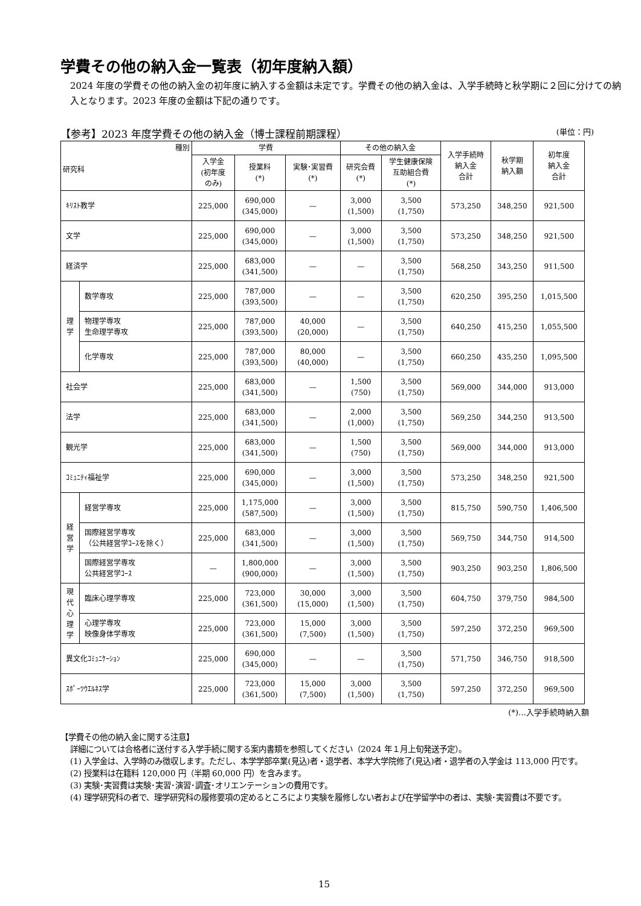学費その他の納入金一覧表（初年度納入額）
2024 年度の学費その他の納入金の初年度に納入する金額は未定です。学費その他の納入金は、入学手続時と秋学期に２回に分けての納入となります。2023 年度の金額は下記の通りです。
【参考】2023 年度学費その他の納入金（博士課程前期課程） (単位：円)
| 種別 研究科 | | 学費 | | | その他の納入金 | | 入学手続時 納入金 合計 | 秋学期 納入額 | 初年度 納入金 合計 |
| --- | --- | --- | --- | --- | --- | --- | --- | --- | --- |
| | | 入学金 (初年度 のみ) | 授業料 (*) | 実験･実習費 (*) | 研究会費 (*) | 学生健康保険 互助組合費 (*) | | | |
| ｷﾘｽﾄ教学 | | 225,000 | 690,000 (345,000) | — | 3,000 (1,500) | 3,500 (1,750) | 573,250 | 348,250 | 921,500 |
| 文学 | | 225,000 | 690,000 (345,000) | — | 3,000 (1,500) | 3,500 (1,750) | 573,250 | 348,250 | 921,500 |
| 経済学 | | 225,000 | 683,000 (341,500) | — | — | 3,500 (1,750) | 568,250 | 343,250 | 911,500 |
| 理 学 | 数学専攻 | 225,000 | 787,000 (393,500) | — | — | 3,500 (1,750) | 620,250 | 395,250 | 1,015,500 |
| | 物理学専攻 生命理学専攻 | 225,000 | 787,000 (393,500) | 40,000 (20,000) | — | 3,500 (1,750) | 640,250 | 415,250 | 1,055,500 |
| | 化学専攻 | 225,000 | 787,000 (393,500) | 80,000 (40,000) | — | 3,500 (1,750) | 660,250 | 435,250 | 1,095,500 |
| 社会学 | | 225,000 | 683,000 (341,500) | — | 1,500 (750) | 3,500 (1,750) | 569,000 | 344,000 | 913,000 |
| 法学 | | 225,000 | 683,000 (341,500) | — | 2,000 (1,000) | 3,500 (1,750) | 569,250 | 344,250 | 913,500 |
| 観光学 | | 225,000 | 683,000 (341,500) | — | 1,500 (750) | 3,500 (1,750) | 569,000 | 344,000 | 913,000 |
| ｺﾐｭﾆﾃｨ福祉学 | | 225,000 | 690,000 (345,000) | — | 3,000 (1,500) | 3,500 (1,750) | 573,250 | 348,250 | 921,500 |
| 経 営 学 | 経営学専攻 | 225,000 | 1,175,000 (587,500) | — | 3,000 (1,500) | 3,500 (1,750) | 815,750 | 590,750 | 1,406,500 |
| | 国際経営学専攻 （公共経営学ｺｰｽを除く） | 225,000 | 683,000 (341,500) | — | 3,000 (1,500) | 3,500 (1,750) | 569,750 | 344,750 | 914,500 |
| | 国際経営学専攻 公共経営学ｺｰｽ | — | 1,800,000 (900,000) | — | 3,000 (1,500) | 3,500 (1,750) | 903,250 | 903,250 | 1,806,500 |
| 現 代 心 理 学 | 臨床心理学専攻 | 225,000 | 723,000 (361,500) | 30,000 (15,000) | 3,000 (1,500) | 3,500 (1,750) | 604,750 | 379,750 | 984,500 |
| | 心理学専攻 映像身体学専攻 | 225,000 | 723,000 (361,500) | 15,000 (7,500) | 3,000 (1,500) | 3,500 (1,750) | 597,250 | 372,250 | 969,500 |
| 異文化ｺﾐｭﾆｹｰｼｮﾝ | | 225,000 | 690,000 (345,000) | — | — | 3,500 (1,750) | 571,750 | 346,750 | 918,500 |
| ｽﾎﾟｰﾂｳｴﾙﾈｽ学 | | 225,000 | 723,000 (361,500) | 15,000 (7,500) | 3,000 (1,500) | 3,500 (1,750) | 597,250 | 372,250 | 969,500 |
(*)…入学手続時納入額
【学費その他の納入金に関する注意】
詳細については合格者に送付する入学手続に関する案内書類を参照してください（2024 年１月上旬発送予定）。
(1) 入学金は、入学時のみ徴収します。ただし、本学学部卒業(見込)者・退学者、本学大学院修了(見込)者・退学者の入学金は 113,000 円です。
(2) 授業料は在籍料 120,000 円（半期 60,000 円）を含みます。
(3) 実験･実習費は実験･実習･演習･調査･オリエンテーションの費用です。
(4) 理学研究科の者で、理学研究科の履修要項の定めるところにより実験を履修しない者および在学留学中の者は、実験･実習費は不要です。
15